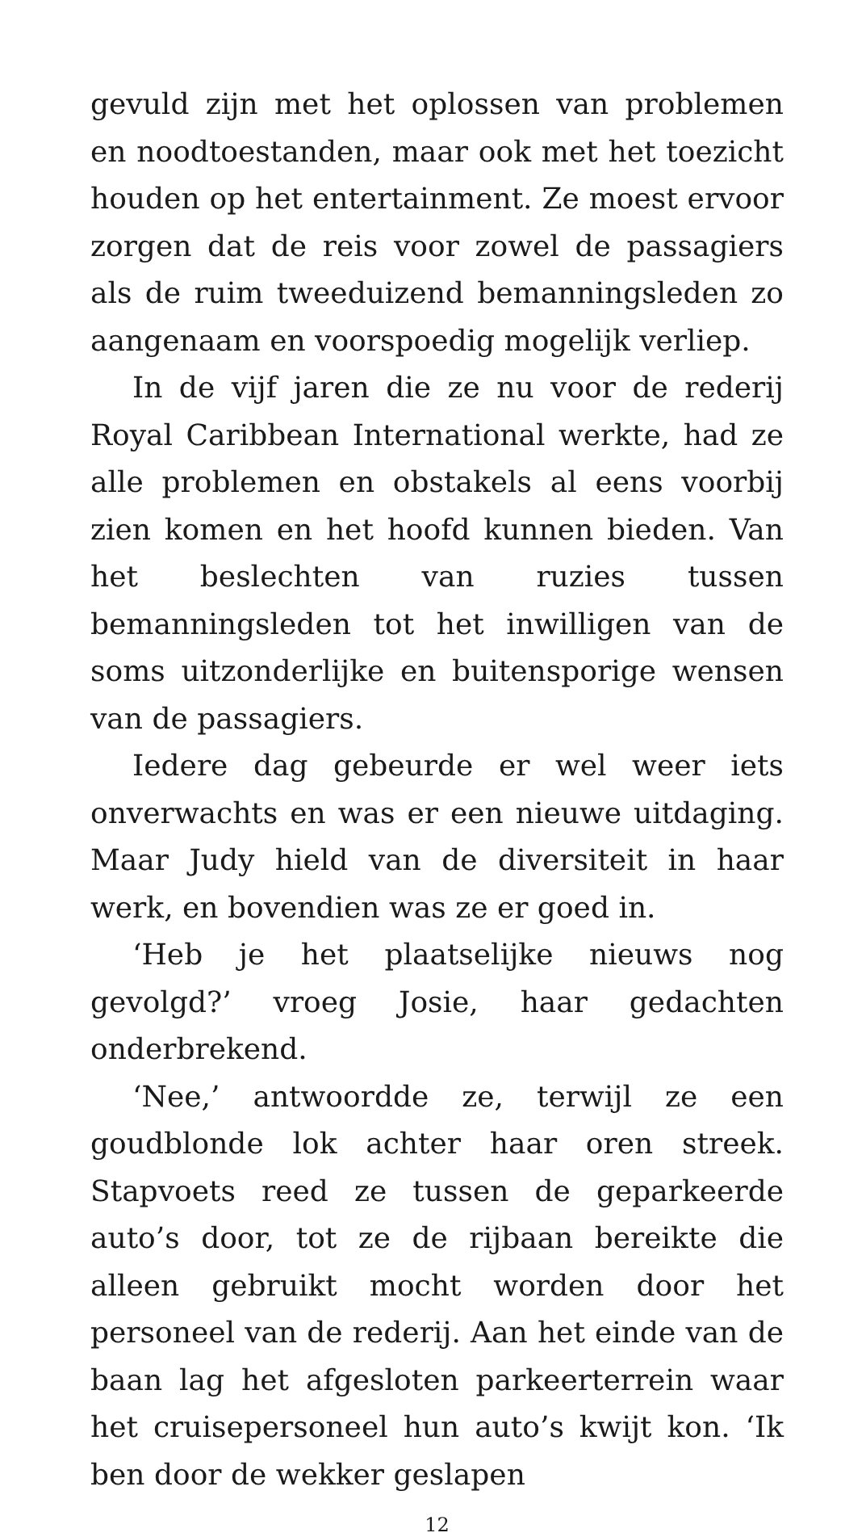gevuld zijn met het oplossen van problemen en noodtoestanden, maar ook met het toezicht houden op het entertainment. Ze moest ervoor zorgen dat de reis voor zowel de passagiers als de ruim tweeduizend bemanningsleden zo aangenaam en voorspoedig mogelijk verliep.
In de vijf jaren die ze nu voor de rederij Royal Caribbean International werkte, had ze alle problemen en obstakels al eens voorbij zien komen en het hoofd kunnen bieden. Van het beslechten van ruzies tussen bemanningsleden tot het inwilligen van de soms uitzonderlijke en buitensporige wensen van de passagiers.
Iedere dag gebeurde er wel weer iets onverwachts en was er een nieuwe uitdaging. Maar Judy hield van de diversiteit in haar werk, en bovendien was ze er goed in.
‘Heb je het plaatselijke nieuws nog gevolgd?’ vroeg Josie, haar gedachten onderbrekend.
‘Nee,’ antwoordde ze, terwijl ze een goudblonde lok achter haar oren streek. Stapvoets reed ze tussen de geparkeerde auto’s door, tot ze de rijbaan bereikte die alleen gebruikt mocht worden door het personeel van de rederij. Aan het einde van de baan lag het afgesloten parkeerterrein waar het cruisepersoneel hun auto’s kwijt kon. ‘Ik ben door de wekker geslapen
12